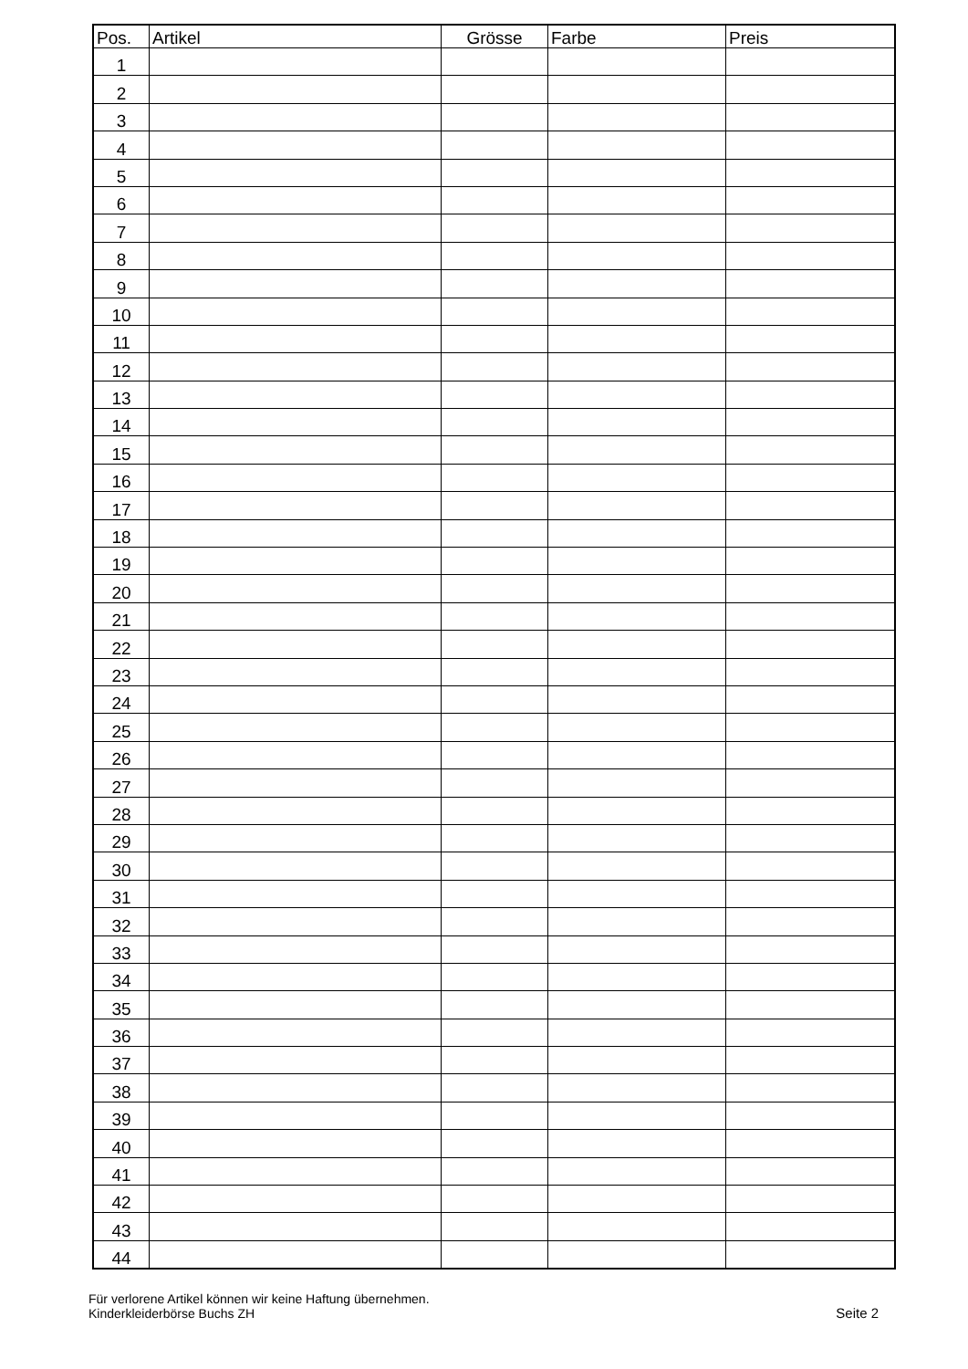| Pos. | Artikel | Grösse | Farbe | Preis |
| --- | --- | --- | --- | --- |
| 1 | | | | |
| 2 | | | | |
| 3 | | | | |
| 4 | | | | |
| 5 | | | | |
| 6 | | | | |
| 7 | | | | |
| 8 | | | | |
| 9 | | | | |
| 10 | | | | |
| 11 | | | | |
| 12 | | | | |
| 13 | | | | |
| 14 | | | | |
| 15 | | | | |
| 16 | | | | |
| 17 | | | | |
| 18 | | | | |
| 19 | | | | |
| 20 | | | | |
| 21 | | | | |
| 22 | | | | |
| 23 | | | | |
| 24 | | | | |
| 25 | | | | |
| 26 | | | | |
| 27 | | | | |
| 28 | | | | |
| 29 | | | | |
| 30 | | | | |
| 31 | | | | |
| 32 | | | | |
| 33 | | | | |
| 34 | | | | |
| 35 | | | | |
| 36 | | | | |
| 37 | | | | |
| 38 | | | | |
| 39 | | | | |
| 40 | | | | |
| 41 | | | | |
| 42 | | | | |
| 43 | | | | |
| 44 | | | | |
Für verlorene Artikel können wir keine Haftung übernehmen.
Kinderkleiderbörse Buchs ZH
Seite 2